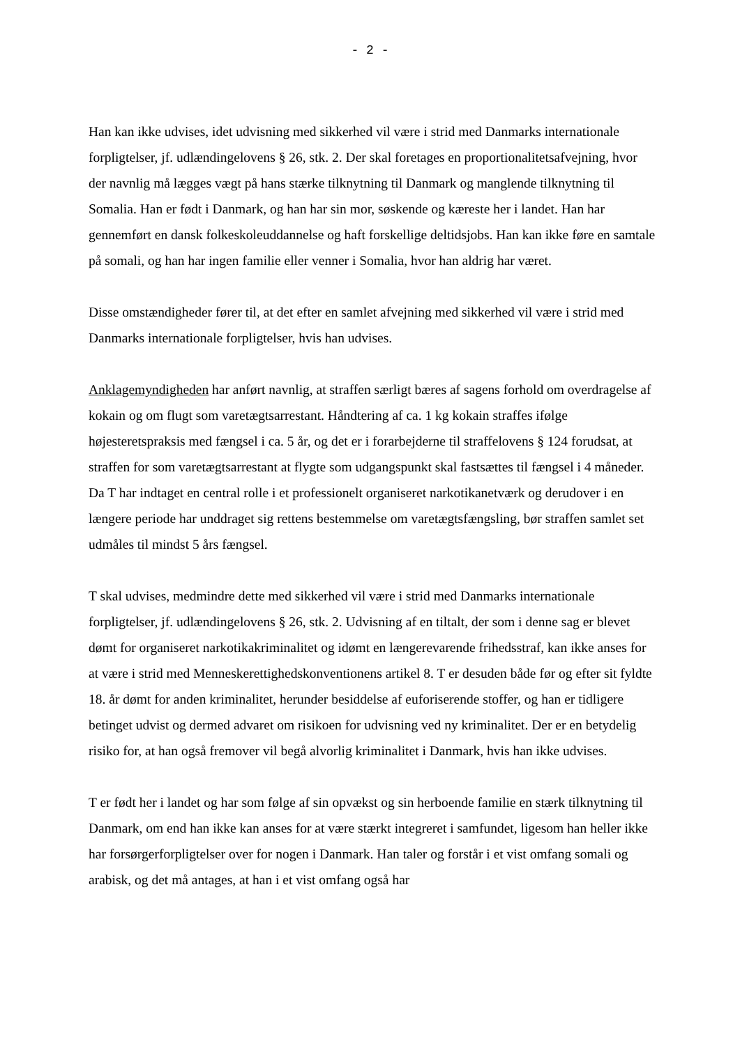- 2 -
Han kan ikke udvises, idet udvisning med sikkerhed vil være i strid med Danmarks internationale forpligtelser, jf. udlændingelovens § 26, stk. 2. Der skal foretages en proportionalitetsafvejning, hvor der navnlig må lægges vægt på hans stærke tilknytning til Danmark og manglende tilknytning til Somalia. Han er født i Danmark, og han har sin mor, søskende og kæreste her i landet. Han har gennemført en dansk folkeskoleuddannelse og haft forskellige deltidsjobs. Han kan ikke føre en samtale på somali, og han har ingen familie eller venner i Somalia, hvor han aldrig har været.
Disse omstændigheder fører til, at det efter en samlet afvejning med sikkerhed vil være i strid med Danmarks internationale forpligtelser, hvis han udvises.
Anklagemyndigheden har anført navnlig, at straffen særligt bæres af sagens forhold om overdragelse af kokain og om flugt som varetægtsarrestant. Håndtering af ca. 1 kg kokain straffes ifølge højesteretspraksis med fængsel i ca. 5 år, og det er i forarbejderne til straffelovens § 124 forudsat, at straffen for som varetægtsarrestant at flygte som udgangspunkt skal fastsættes til fængsel i 4 måneder. Da T har indtaget en central rolle i et professionelt organiseret narkotikanetværk og derudover i en længere periode har unddraget sig rettens bestemmelse om varetægtsfængsling, bør straffen samlet set udmåles til mindst 5 års fængsel.
T skal udvises, medmindre dette med sikkerhed vil være i strid med Danmarks internationale forpligtelser, jf. udlændingelovens § 26, stk. 2. Udvisning af en tiltalt, der som i denne sag er blevet dømt for organiseret narkotikakriminalitet og idømt en længerevarende frihedsstraf, kan ikke anses for at være i strid med Menneskerettighedskonventionens artikel 8. T er desuden både før og efter sit fyldte 18. år dømt for anden kriminalitet, herunder besiddelse af euforiserende stoffer, og han er tidligere betinget udvist og dermed advaret om risikoen for udvisning ved ny kriminalitet. Der er en betydelig risiko for, at han også fremover vil begå alvorlig kriminalitet i Danmark, hvis han ikke udvises.
T er født her i landet og har som følge af sin opvækst og sin herboende familie en stærk tilknytning til Danmark, om end han ikke kan anses for at være stærkt integreret i samfundet, ligesom han heller ikke har forsørgerforpligtelser over for nogen i Danmark. Han taler og forstår i et vist omfang somali og arabisk, og det må antages, at han i et vist omfang også har